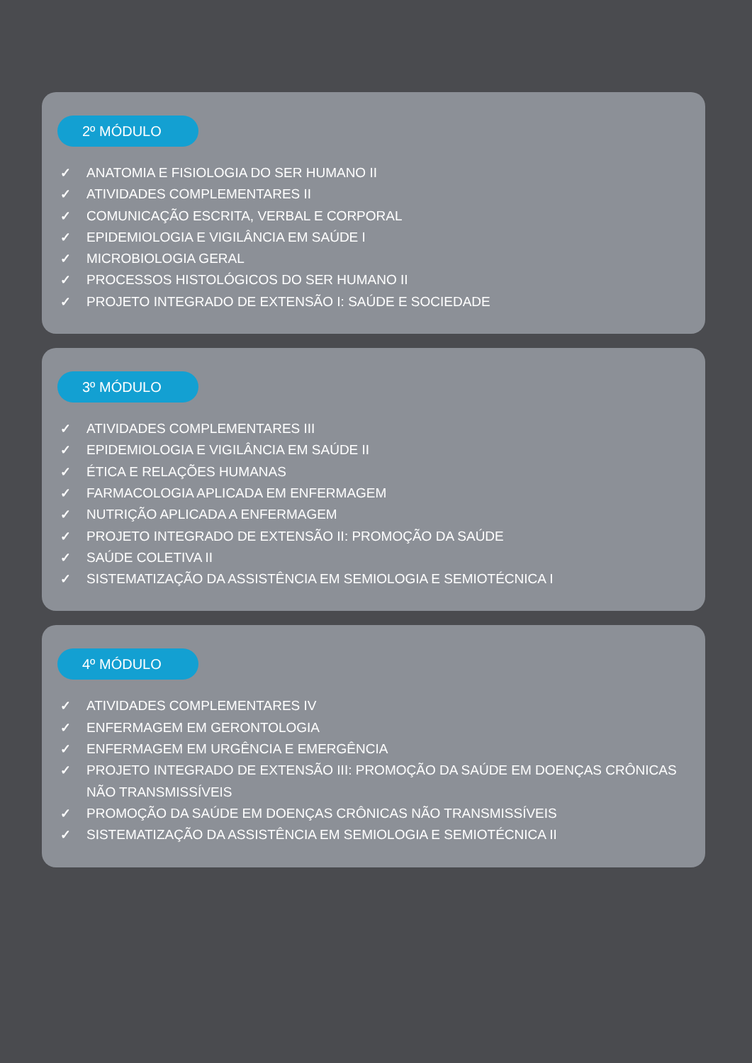2º MÓDULO
✓ ANATOMIA E FISIOLOGIA DO SER HUMANO II
✓ ATIVIDADES COMPLEMENTARES II
✓ COMUNICAÇÃO ESCRITA, VERBAL E CORPORAL
✓ EPIDEMIOLOGIA E VIGILÂNCIA EM SAÚDE I
✓ MICROBIOLOGIA GERAL
✓ PROCESSOS HISTOLÓGICOS DO SER HUMANO II
✓ PROJETO INTEGRADO DE EXTENSÃO I: SAÚDE E SOCIEDADE
3º MÓDULO
✓ ATIVIDADES COMPLEMENTARES III
✓ EPIDEMIOLOGIA E VIGILÂNCIA EM SAÚDE II
✓ ÉTICA E RELAÇÕES HUMANAS
✓ FARMACOLOGIA APLICADA EM ENFERMAGEM
✓ NUTRIÇÃO APLICADA A ENFERMAGEM
✓ PROJETO INTEGRADO DE EXTENSÃO II: PROMOÇÃO DA SAÚDE
✓ SAÚDE COLETIVA II
✓ SISTEMATIZAÇÃO DA ASSISTÊNCIA EM SEMIOLOGIA E SEMIOTÉCNICA I
4º MÓDULO
✓ ATIVIDADES COMPLEMENTARES IV
✓ ENFERMAGEM EM GERONTOLOGIA
✓ ENFERMAGEM EM URGÊNCIA E EMERGÊNCIA
✓ PROJETO INTEGRADO DE EXTENSÃO III: PROMOÇÃO DA SAÚDE EM DOENÇAS CRÔNICAS NÃO TRANSMISSÍVEIS
✓ PROMOÇÃO DA SAÚDE EM DOENÇAS CRÔNICAS NÃO TRANSMISSÍVEIS
✓ SISTEMATIZAÇÃO DA ASSISTÊNCIA EM SEMIOLOGIA E SEMIOTÉCNICA II